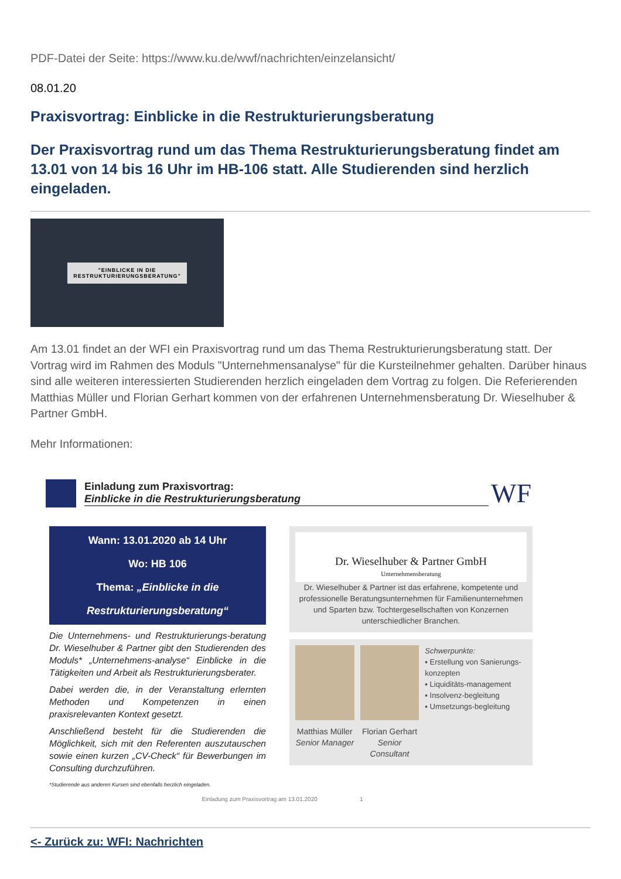PDF-Datei der Seite: https://www.ku.de/wwf/nachrichten/einzelansicht/
08.01.20
Praxisvortrag: Einblicke in die Restrukturierungsberatung
Der Praxisvortrag rund um das Thema Restrukturierungsberatung findet am 13.01 von 14 bis 16 Uhr im HB-106 statt. Alle Studierenden sind herzlich eingeladen.
"EINBLICKE IN DIE
RESTRUKTURIERUNGSBERATUNG"
Am 13.01 findet an der WFI ein Praxisvortrag rund um das Thema Restrukturierungsberatung statt. Der Vortrag wird im Rahmen des Moduls "Unternehmensanalyse" für die Kursteilnehmer gehalten. Darüber hinaus sind alle weiteren interessierten Studierenden herzlich eingeladen dem Vortrag zu folgen. Die Referierenden Matthias Müller und Florian Gerhart kommen von der erfahrenen Unternehmensberatung Dr. Wieselhuber & Partner GmbH.
Mehr Informationen:
Einladung zum Praxisvortrag:
Einblicke in die Restrukturierungsberatung
WF
Wann: 13.01.2020 ab 14 Uhr
Wo: HB 106
Thema: „Einblicke in die Restrukturierungsberatung“
Die Unternehmens- und Restrukturierungs-beratung Dr. Wieselhuber & Partner gibt den Studierenden des Moduls* „Unternehmens-analyse“ Einblicke in die Tätigkeiten und Arbeit als Restrukturierungsberater.
Dabei werden die, in der Veranstaltung erlernten Methoden und Kompetenzen in einen praxisrelevanten Kontext gesetzt.
Anschließend besteht für die Studierenden die Möglichkeit, sich mit den Referenten auszutauschen sowie einen kurzen „CV-Check“ für Bewerbungen im Consulting durchzuführen.
*Studierende aus anderen Kursen sind ebenfalls herzlich eingeladen.
Dr. Wieselhuber & Partner GmbH
Unternehmensberatung
Dr. Wieselhuber & Partner ist das erfahrene, kompetente und professionelle Beratungsunternehmen für Familienunternehmen und Sparten bzw. Tochtergesellschaften von Konzernen unterschiedlicher Branchen.
Matthias Müller
Senior Manager
Florian Gerhart
Senior Consultant
Schwerpunkte:
▪ Erstellung von Sanierungs-konzepten
▪ Liquiditäts-management
▪ Insolvenz-begleitung
▪ Umsetzungs-begleitung
Einladung zum Praxisvortrag am 13.01.2020 1
<- Zurück zu: WFI: Nachrichten